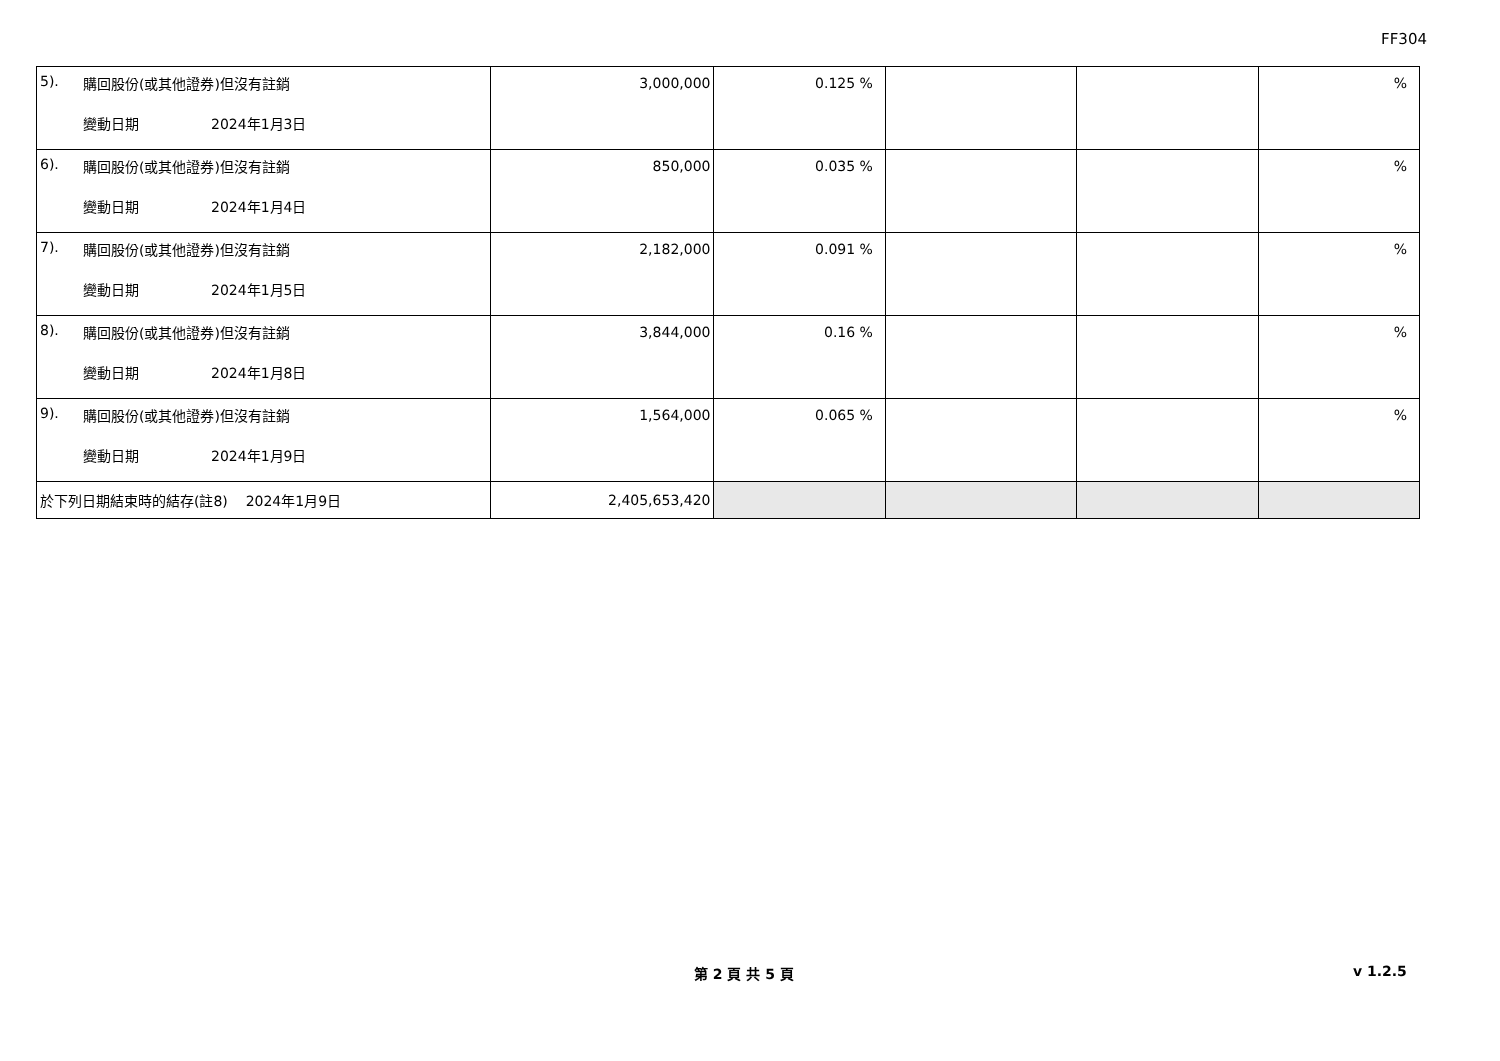FF304
| 5). 購回股份(或其他證券)但沒有註銷 變動日期 2024年1月3日 | 3,000,000 | 0.125 % | | | % |
| 6). 購回股份(或其他證券)但沒有註銷 變動日期 2024年1月4日 | 850,000 | 0.035 % | | | % |
| 7). 購回股份(或其他證券)但沒有註銷 變動日期 2024年1月5日 | 2,182,000 | 0.091 % | | | % |
| 8). 購回股份(或其他證券)但沒有註銷 變動日期 2024年1月8日 | 3,844,000 | 0.16 % | | | % |
| 9). 購回股份(或其他證券)但沒有註銷 變動日期 2024年1月9日 | 1,564,000 | 0.065 % | | | % |
| 於下列日期結束時的結存(註8) 2024年1月9日 | 2,405,653,420 | | | | |
第 2 頁 共 5 頁 v 1.2.5